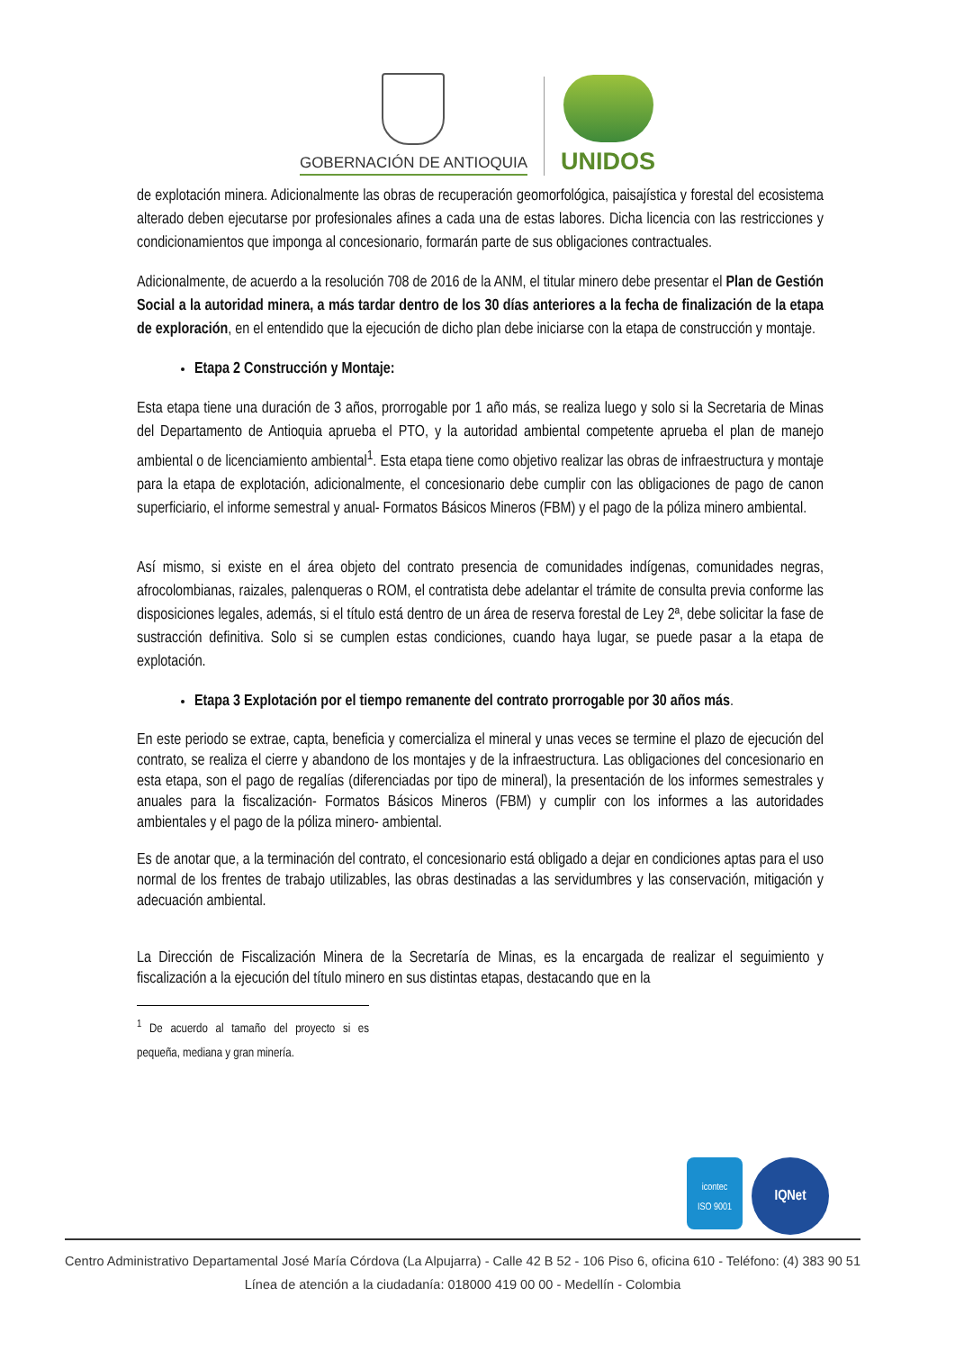GOBERNACIÓN DE ANTIOQUIA
UNIDOS
de explotación minera. Adicionalmente las obras de recuperación geomorfológica, paisajística y forestal del ecosistema alterado deben ejecutarse por profesionales afines a cada una de estas labores. Dicha licencia con las restricciones y condicionamientos que imponga al concesionario, formarán parte de sus obligaciones contractuales.
Adicionalmente, de acuerdo a la resolución 708 de 2016 de la ANM, el titular minero debe presentar el Plan de Gestión Social a la autoridad minera, a más tardar dentro de los 30 días anteriores a la fecha de finalización de la etapa de exploración, en el entendido que la ejecución de dicho plan debe iniciarse con la etapa de construcción y montaje.
Etapa 2 Construcción y Montaje:
Esta etapa tiene una duración de 3 años, prorrogable por 1 año más, se realiza luego y solo si la Secretaria de Minas del Departamento de Antioquia aprueba el PTO, y la autoridad ambiental competente aprueba el plan de manejo ambiental o de licenciamiento ambiental<sup>1</sup>. Esta etapa tiene como objetivo realizar las obras de infraestructura y montaje para la etapa de explotación, adicionalmente, el concesionario debe cumplir con las obligaciones de pago de canon superficiario, el informe semestral y anual- Formatos Básicos Mineros (FBM) y el pago de la póliza minero ambiental.
Así mismo, si existe en el área objeto del contrato presencia de comunidades indígenas, comunidades negras, afrocolombianas, raizales, palenqueras o ROM, el contratista debe adelantar el trámite de consulta previa conforme las disposiciones legales, además, si el título está dentro de un área de reserva forestal de Ley 2ª, debe solicitar la fase de sustracción definitiva. Solo si se cumplen estas condiciones, cuando haya lugar, se puede pasar a la etapa de explotación.
Etapa 3 Explotación por el tiempo remanente del contrato prorrogable por 30 años más.
En este periodo se extrae, capta, beneficia y comercializa el mineral y unas veces se termine el plazo de ejecución del contrato, se realiza el cierre y abandono de los montajes y de la infraestructura. Las obligaciones del concesionario en esta etapa, son el pago de regalías (diferenciadas por tipo de mineral), la presentación de los informes semestrales y anuales para la fiscalización- Formatos Básicos Mineros (FBM) y cumplir con los informes a las autoridades ambientales y el pago de la póliza minero- ambiental.
Es de anotar que, a la terminación del contrato, el concesionario está obligado a dejar en condiciones aptas para el uso normal de los frentes de trabajo utilizables, las obras destinadas a las servidumbres y las conservación, mitigación y adecuación ambiental.
La Dirección de Fiscalización Minera de la Secretaría de Minas, es la encargada de realizar el seguimiento y fiscalización a la ejecución del título minero en sus distintas etapas, destacando que en la
<sup>1</sup> De acuerdo al tamaño del proyecto si es pequeña, mediana y gran minería.
icontec
ISO 9001
IQNet
Centro Administrativo Departamental José María Córdova (La Alpujarra) - Calle 42 B 52 - 106 Piso 6, oficina 610 - Teléfono: (4) 383 90 51
Línea de atención a la ciudadanía: 018000 419 00 00 - Medellín - Colombia